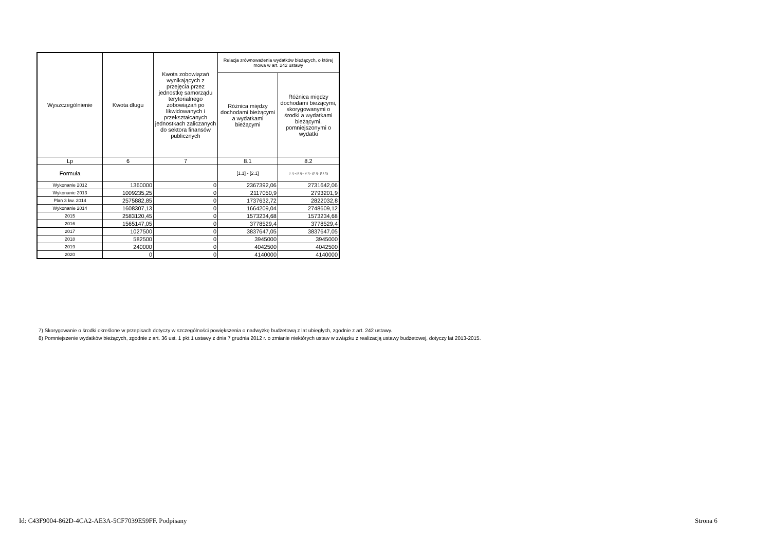| Wyszczególnienie | Kwota długu | Kwota zobowiązań wynikających z przejęcia przez jednostkę samorządu terytorialnego zobowiązań po likwidowanych i przekształcanych jednostkach zaliczanych do sektora finansów publicznych | Relacja zrównoważenia wydatków bieżących, o której mowa w art. 242 ustawy | |
| --- | --- | --- | --- | --- |
| | | | Różnica między dochodami bieżącymi a wydatkami bieżącymi | Różnica między dochodami bieżącymi, skorygowanymi o środki a wydatkami bieżącymi, pomniejszonymi o wydatki |
| Lp | 6 | 7 | 8.1 | 8.2 |
| Formuła | | | [1.1] - [2.1] | [1.1] + [4.1] + [4.2] - ([2.1] - [2.1.2]) |
| Wykonanie 2012 | 1360000 | 0 | 2367392,06 | 2731642,06 |
| Wykonanie 2013 | 1009235,25 | 0 | 2117050,9 | 2793201,9 |
| Plan 3 kw. 2014 | 2575882,85 | 0 | 1737632,72 | 2822032,8 |
| Wykonanie 2014 | 1608307,13 | 0 | 1664209,04 | 2748609,12 |
| 2015 | 2583120,45 | 0 | 1573234,68 | 1573234,68 |
| 2016 | 1565147,05 | 0 | 3778529,4 | 3778529,4 |
| 2017 | 1027500 | 0 | 3837647,05 | 3837647,05 |
| 2018 | 582500 | 0 | 3945000 | 3945000 |
| 2019 | 240000 | 0 | 4042500 | 4042500 |
| 2020 | 0 | 0 | 4140000 | 4140000 |
7) Skorygowanie o środki określone w przepisach dotyczy w szczególności powiększenia o nadwyżkę budżetową z lat ubiegłych, zgodnie z art. 242 ustawy.
8) Pomniejszenie wydatków bieżących, zgodnie z art. 36 ust. 1 pkt 1 ustawy z dnia 7 grudnia 2012 r. o zmianie niektórych ustaw w związku z realizacją ustawy budżetowej, dotyczy lat 2013-2015.
Id: C43F9004-862D-4CA2-AE3A-5CF7039E59FF. Podpisany
Strona 6